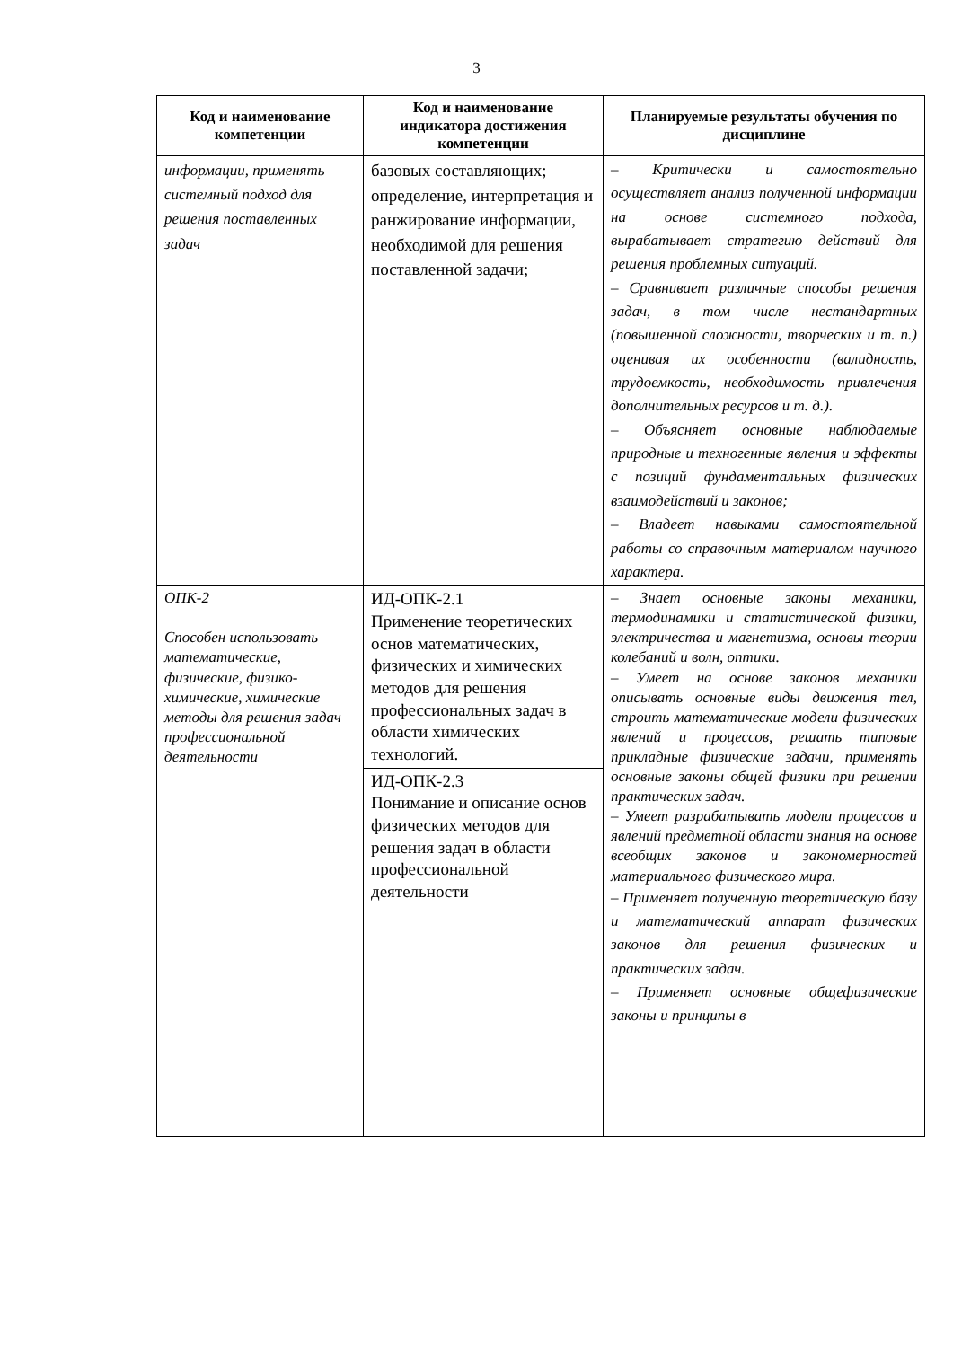3
| Код и наименование компетенции | Код и наименование индикатора достижения компетенции | Планируемые результаты обучения по дисциплине |
| --- | --- | --- |
| информации, применять системный подход для решения поставленных задач | базовых составляющих; определение, интерпретация и ранжирование информации, необходимой для решения поставленной задачи; | – Критически и самостоятельно осуществляет анализ полученной информации на основе системного подхода, вырабатывает стратегию действий для решения проблемных ситуаций. – Сравнивает различные способы решения задач, в том числе нестандартных (повышенной сложности, творческих и т. п.) оценивая их особенности (валидность, трудоемкость, необходимость привлечения дополнительных ресурсов и т. д.). – Объясняет основные наблюдаемые природные и техногенные явления и эффекты с позиций фундаментальных физических взаимодействий и законов; – Владеет навыками самостоятельной работы со справочным материалом научного характера. |
| ОПК-2 Способен использовать математические, физические, физико-химические, химические методы для решения задач профессиональной деятельности | ИД-ОПК-2.1 Применение теоретических основ математических, физических и химических методов для решения профессиональных задач в области химических технологий. | – Знает основные законы механики, термодинамики и статистической физики, электричества и магнетизма, основы теории колебаний и волн, оптики. – Умеет на основе законов механики описывать основные виды движения тел, строить математические модели физических явлений и процессов, решать типовые прикладные физические задачи, применять основные законы общей физики при решении практических задач. – Умеет разрабатывать модели процессов и явлений предметной области знания на основе всеобщих законов и закономерностей материального физического мира. – Применяет полученную теоретическую базу и математический аппарат физических законов для решения физических и практических задач. – Применяет основные общефизические законы и принципы в |
| | ИД-ОПК-2.3 Понимание и описание основ физических методов для решения задач в области профессиональной деятельности | |